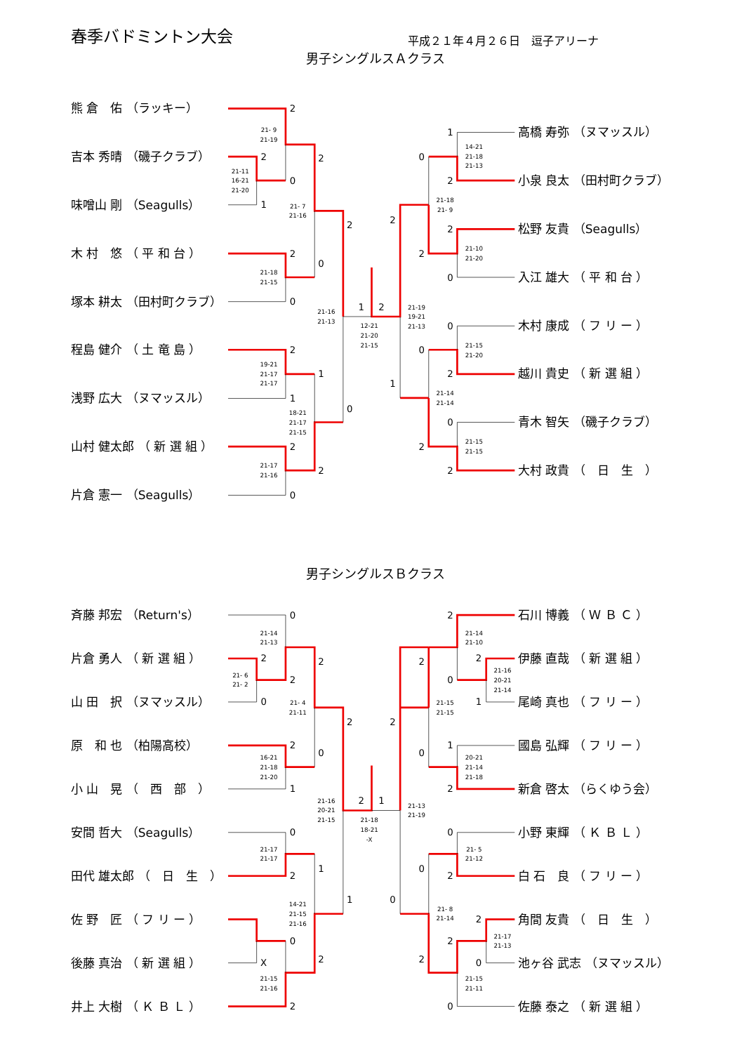春季バドミントン大会
平成２１年４月２６日　逗子アリーナ
男子シングルスＡクラス
熊 倉　佑 （ラッキー）
吉本 秀晴 （磯子クラブ）
味噌山 剛 （Seagulls）
木 村　悠 （ 平 和 台 ）
塚本 耕太 （田村町クラブ）
程島 健介 （ 土 竜 島 ）
浅野 広大 （ヌマッスル）
山村 健太郎 （ 新 選 組 ）
片倉 憲一 （Seagulls）
2
2
1
0
2
2
0
0
2
2
1
1
2
0
2
0
1
2
2
1
1
2
0
2
0
2
0
2
0
0
2
2
21- 9
21-19
21-11
16-21
21-20
21- 7
21-16
21-18
21-15
21-16
21-13
19-21
21-17
21-17
18-21
21-17
21-15
21-17
21-16
12-21
21-20
21-15
21-19
19-21
21-13
14-21
21-18
21-13
21-18
21- 9
21-10
21-20
21-15
21-20
21-14
21-14
21-15
21-15
高橋 寿弥 （ヌマッスル）
小泉 良太 （田村町クラブ）
松野 友貴 （Seagulls）
入江 雄大 （ 平 和 台 ）
木村 康成 （ フ リ ー ）
越川 貴史 （ 新 選 組 ）
青木 智矢 （磯子クラブ）
大村 政貴 （　日　生　）
男子シングルスＢクラス
斉藤 邦宏 （Return's）
片倉 勇人 （ 新 選 組 ）
山 田　択 （ヌマッスル）
原　和 也 （柏陽高校）
小 山　晃 （　西　部　）
安間 哲大 （Seagulls）
田代 雄太郎 （　日　生　）
佐 野　匠 （ フ リ ー ）
後藤 真治 （ 新 選 組 ）
井上 大樹 （ Ｋ Ｂ Ｌ ）
0
2
0
2
2
2
1
0
2
0
2
1
X
0
2
2
1
2
1
2
0
2
2
1
0
2
1
2
0
0
2
0
2
0
2
0
2
21-14
21-13
21- 6
21- 2
21- 4
21-11
16-21
21-18
21-20
21-16
20-21
21-15
21-17
21-17
14-21
21-15
21-16
21-15
21-16
21-18
18-21
-X
21-13
21-19
21-14
21-10
21-16
20-21
21-14
21-15
21-15
20-21
21-14
21-18
21- 5
21-12
21- 8
21-14
21-17
21-13
21-15
21-11
石川 博義 （ Ｗ Ｂ Ｃ ）
伊藤 直哉 （ 新 選 組 ）
尾崎 真也 （ フ リ ー ）
國島 弘輝 （ フ リ ー ）
新倉 啓太 （らくゆう会）
小野 東輝 （ Ｋ Ｂ Ｌ ）
白 石　良 （ フ リ ー ）
角間 友貴 （　日　生　）
池ヶ谷 武志 （ヌマッスル）
佐藤 泰之 （ 新 選 組 ）